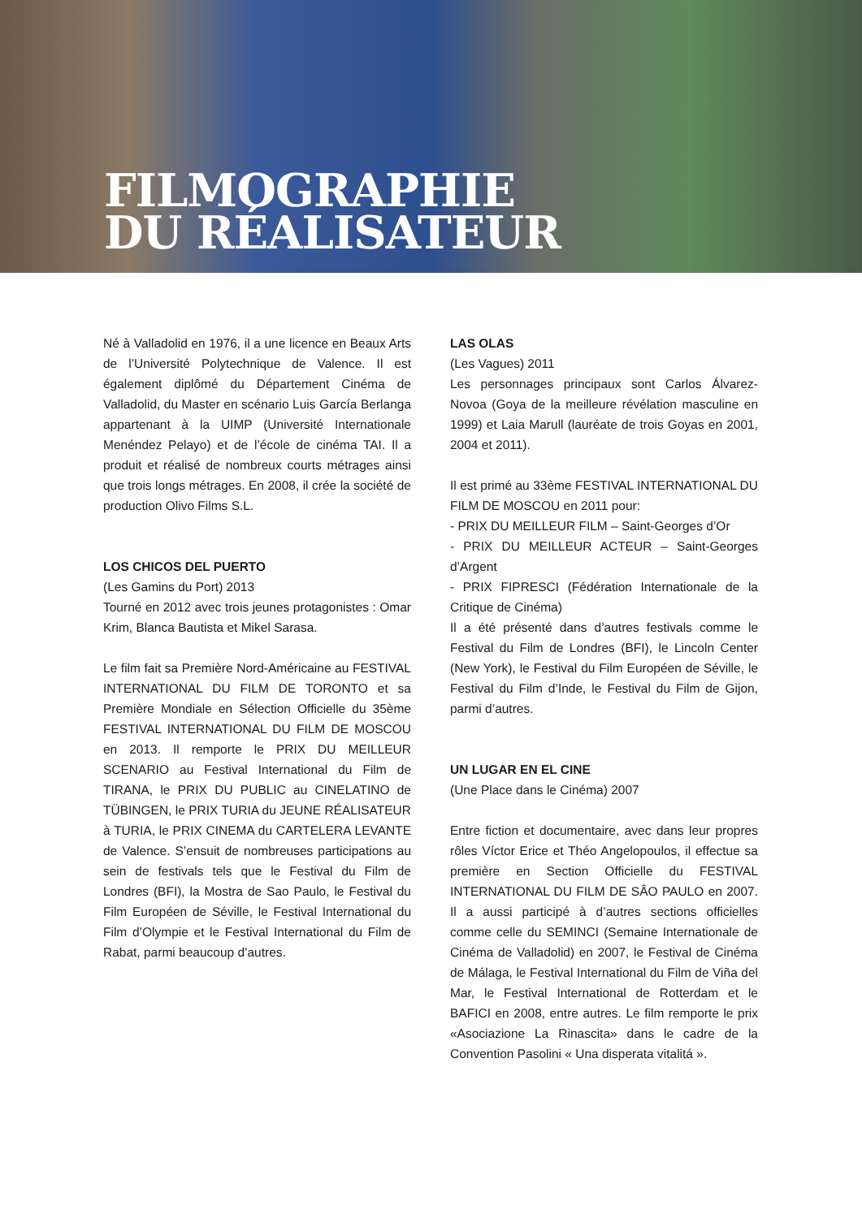FILMOGRAPHIE
DU RÉALISATEUR
Né à Valladolid en 1976, il a une licence en Beaux Arts de l’Université Polytechnique de Valence. Il est également diplômé du Département Cinéma de Valladolid, du Master en scénario Luis García Berlanga appartenant à la UIMP (Université Internationale Menéndez Pelayo) et de l’école de cinéma TAI. Il a produit et réalisé de nombreux courts métrages ainsi que trois longs métrages. En 2008, il crée la société de production Olivo Films S.L.
LOS CHICOS DEL PUERTO
(Les Gamins du Port) 2013
Tourné en 2012 avec trois jeunes protagonistes : Omar Krim, Blanca Bautista et Mikel Sarasa.
Le film fait sa Première Nord-Américaine au FESTIVAL INTERNATIONAL DU FILM DE TORONTO et sa Première Mondiale en Sélection Officielle du 35ème FESTIVAL INTERNATIONAL DU FILM DE MOSCOU en 2013. Il remporte le PRIX DU MEILLEUR SCENARIO au Festival International du Film de TIRANA, le PRIX DU PUBLIC au CINELATINO de TÜBINGEN, le PRIX TURIA du JEUNE RÉALISATEUR à TURIA, le PRIX CINEMA du CARTELERA LEVANTE de Valence. S’ensuit de nombreuses participations au sein de festivals tels que le Festival du Film de Londres (BFI), la Mostra de Sao Paulo, le Festival du Film Européen de Séville, le Festival International du Film d’Olympie et le Festival International du Film de Rabat, parmi beaucoup d’autres.
LAS OLAS
(Les Vagues) 2011
Les personnages principaux sont Carlos Álvarez-Novoa (Goya de la meilleure révélation masculine en 1999) et Laia Marull (lauréate de trois Goyas en 2001, 2004 et 2011).
Il est primé au 33ème FESTIVAL INTERNATIONAL DU FILM DE MOSCOU en 2011 pour:
- PRIX DU MEILLEUR FILM – Saint-Georges d’Or
- PRIX DU MEILLEUR ACTEUR – Saint-Georges d’Argent
- PRIX FIPRESCI (Fédération Internationale de la Critique de Cinéma)
Il a été présenté dans d’autres festivals comme le Festival du Film de Londres (BFI), le Lincoln Center (New York), le Festival du Film Européen de Séville, le Festival du Film d’Inde, le Festival du Film de Gijon, parmi d’autres.
UN LUGAR EN EL CINE
(Une Place dans le Cinéma) 2007
Entre fiction et documentaire, avec dans leur propres rôles Víctor Erice et Théo Angelopoulos, il effectue sa première en Section Officielle du FESTIVAL INTERNATIONAL DU FILM DE SÂO PAULO en 2007. Il a aussi participé à d’autres sections officielles comme celle du SEMINCI (Semaine Internationale de Cinéma de Valladolid) en 2007, le Festival de Cinéma de Málaga, le Festival International du Film de Viña del Mar, le Festival International de Rotterdam et le BAFICI en 2008, entre autres. Le film remporte le prix «Asociazione La Rinascita» dans le cadre de la Convention Pasolini « Una disperata vitalitá ».